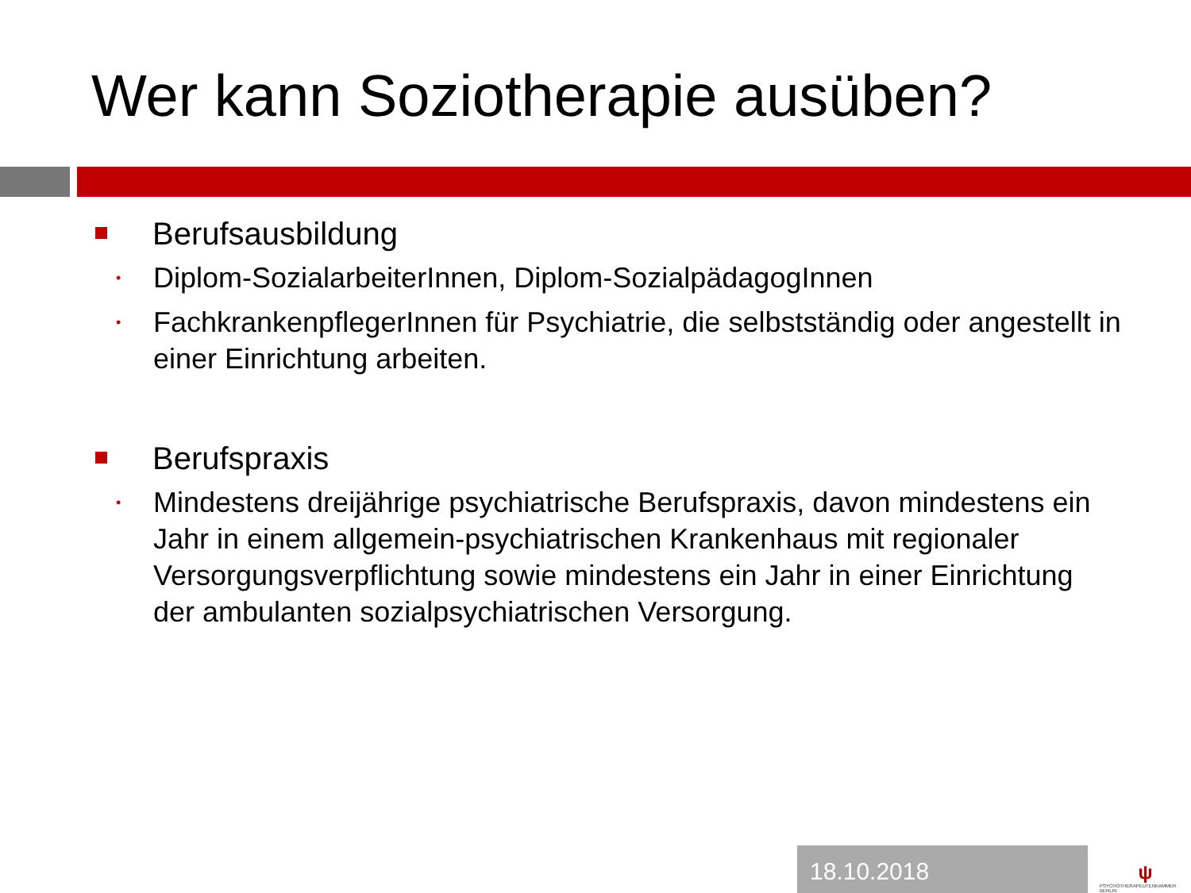Wer kann Soziotherapie ausüben?
Berufsausbildung
• Diplom-SozialarbeiterInnen, Diplom-SozialpädagogInnen
• FachkrankenpflegerInnen für Psychiatrie, die selbstständig oder angestellt in einer Einrichtung arbeiten.
Berufspraxis
• Mindestens dreijährige psychiatrische Berufspraxis, davon mindestens ein Jahr in einem allgemein-psychiatrischen Krankenhaus mit regionaler Versorgungsverpflichtung sowie mindestens ein Jahr in einer Einrichtung der ambulanten sozialpsychiatrischen Versorgung.
18.10.2018
ψ
PSYCHOTHERAPEUTENKAMMER BERLIN